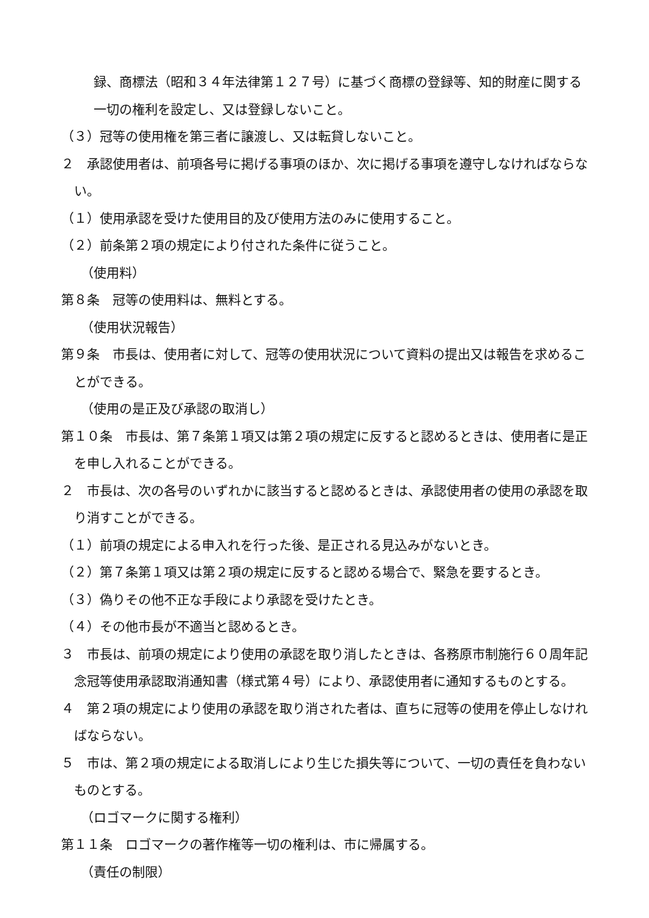録、商標法（昭和３４年法律第１２７号）に基づく商標の登録等、知的財産に関する一切の権利を設定し、又は登録しないこと。
（３）冠等の使用権を第三者に譲渡し、又は転貸しないこと。
２　承認使用者は、前項各号に掲げる事項のほか、次に掲げる事項を遵守しなければならない。
（１）使用承認を受けた使用目的及び使用方法のみに使用すること。
（２）前条第２項の規定により付された条件に従うこと。
（使用料）
第８条　冠等の使用料は、無料とする。
（使用状況報告）
第９条　市長は、使用者に対して、冠等の使用状況について資料の提出又は報告を求めることができる。
（使用の是正及び承認の取消し）
第１０条　市長は、第７条第１項又は第２項の規定に反すると認めるときは、使用者に是正を申し入れることができる。
２　市長は、次の各号のいずれかに該当すると認めるときは、承認使用者の使用の承認を取り消すことができる。
（１）前項の規定による申入れを行った後、是正される見込みがないとき。
（２）第７条第１項又は第２項の規定に反すると認める場合で、緊急を要するとき。
（３）偽りその他不正な手段により承認を受けたとき。
（４）その他市長が不適当と認めるとき。
３　市長は、前項の規定により使用の承認を取り消したときは、各務原市制施行６０周年記念冠等使用承認取消通知書（様式第４号）により、承認使用者に通知するものとする。
４　第２項の規定により使用の承認を取り消された者は、直ちに冠等の使用を停止しなければならない。
５　市は、第２項の規定による取消しにより生じた損失等について、一切の責任を負わないものとする。
（ロゴマークに関する権利）
第１１条　ロゴマークの著作権等一切の権利は、市に帰属する。
（責任の制限）